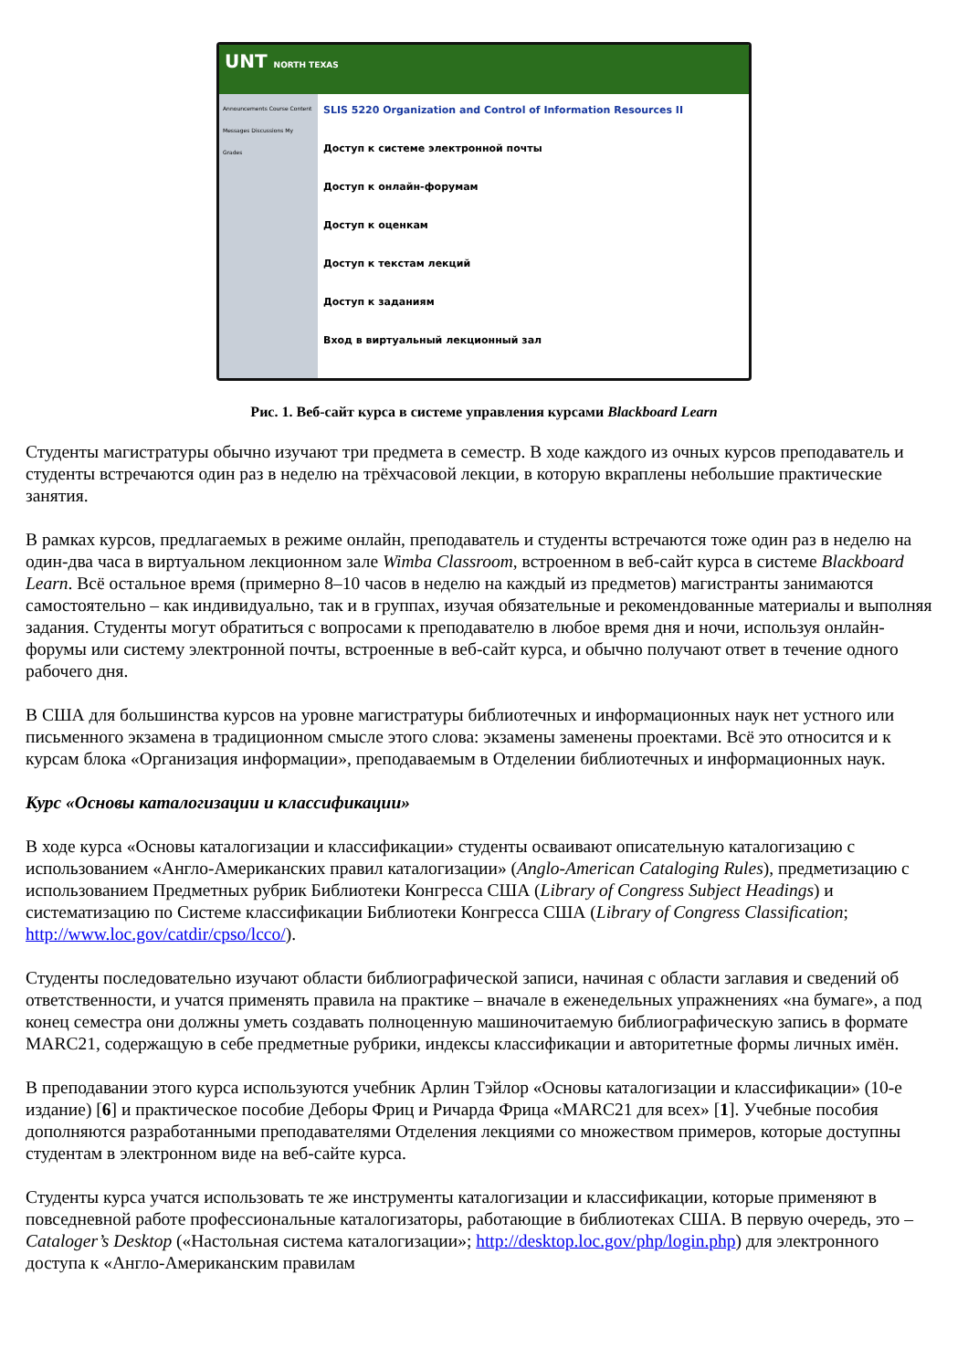UNT NORTH TEXAS
Announcements Course Content Messages Discussions My Grades
SLIS 5220 Organization and Control of Information Resources II
Доступ к системе электронной почты
Доступ к онлайн-форумам
Доступ к оценкам
Доступ к текстам лекций
Доступ к заданиям
Вход в виртуальный лекционный зал
Рис. 1. Веб-сайт курса в системе управления курсами Blackboard Learn
Студенты магистратуры обычно изучают три предмета в семестр. В ходе каждого из очных курсов преподаватель и студенты встречаются один раз в неделю на трёхчасовой лекции, в которую вкраплены небольшие практические занятия.
В рамках курсов, предлагаемых в режиме онлайн, преподаватель и студенты встречаются тоже один раз в неделю на один-два часа в виртуальном лекционном зале Wimba Classroom, встроенном в веб-сайт курса в системе Blackboard Learn. Всё остальное время (примерно 8–10 часов в неделю на каждый из предметов) магистранты занимаются самостоятельно – как индивидуально, так и в группах, изучая обязательные и рекомендованные материалы и выполняя задания. Студенты могут обратиться с вопросами к преподавателю в любое время дня и ночи, используя онлайн-форумы или систему электронной почты, встроенные в веб-сайт курса, и обычно получают ответ в течение одного рабочего дня.
В США для большинства курсов на уровне магистратуры библиотечных и информационных наук нет устного или письменного экзамена в традиционном смысле этого слова: экзамены заменены проектами. Всё это относится и к курсам блока «Организация информации», преподаваемым в Отделении библиотечных и информационных наук.
Курс «Основы каталогизации и классификации»
В ходе курса «Основы каталогизации и классификации» студенты осваивают описательную каталогизацию с использованием «Англо-Американских правил каталогизации» (Anglo-American Cataloging Rules), предметизацию с использованием Предметных рубрик Библиотеки Конгресса США (Library of Congress Subject Headings) и систематизацию по Системе классификации Библиотеки Конгресса США (Library of Congress Classification; http://www.loc.gov/catdir/cpso/lcco/).
Студенты последовательно изучают области библиографической записи, начиная с области заглавия и сведений об ответственности, и учатся применять правила на практике – вначале в еженедельных упражнениях «на бумаге», а под конец семестра они должны уметь создавать полноценную машиночитаемую библиографическую запись в формате MARC21, содержащую в себе предметные рубрики, индексы классификации и авторитетные формы личных имён.
В преподавании этого курса используются учебник Арлин Тэйлор «Основы каталогизации и классификации» (10-е издание) [6] и практическое пособие Деборы Фриц и Ричарда Фрица «MARC21 для всех» [1]. Учебные пособия дополняются разработанными преподавателями Отделения лекциями со множеством примеров, которые доступны студентам в электронном виде на веб-сайте курса.
Студенты курса учатся использовать те же инструменты каталогизации и классификации, которые применяют в повседневной работе профессиональные каталогизаторы, работающие в библиотеках США. В первую очередь, это – Cataloger’s Desktop («Настольная система каталогизации»; http://desktop.loc.gov/php/login.php) для электронного доступа к «Англо-Американским правилам